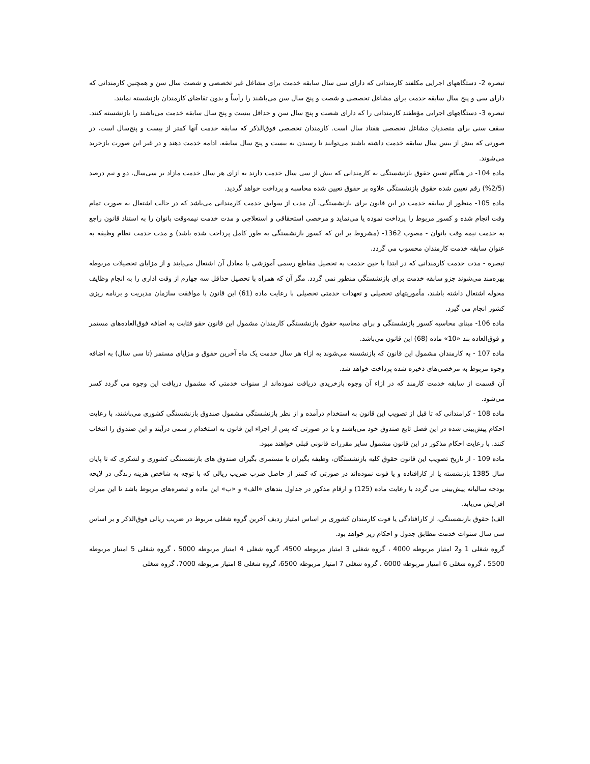تبصره 2- دستگاههای اجرایی مکلفند کارمندانی که دارای سی سال سابقه خدمت برای مشاغل غیر تخصصی و شصت سال سن و همچنین کارمندانی که دارای سی و پنج سال سابقه خدمت برای مشاغل تخصصی و شصت و پنج سال سن می‌باشند را رأساً و بدون تقاضای کارمندان بازنشسته نمایند.
تبصره 3- دستگاههای اجرایی مؤظفند کارمندانی را که دارای شصت و پنج سال سن و حداقل بیست و پنج سال سابقه خدمت می‌باشند را بازنشسته کنند. سقف سنی برای متصدیان مشاغل تخصصی هفتاد سال است. کارمندان تخصصی فوق‌الذکر که سابقه خدمت آنها کمتر از بیست و پنج‌سال است، در صورتی که بیش از بیس سال سابقه خدمت داشته باشند می‌توانند تا رسیدن به بیست و پنج سال سابقه، ادامه خدمت دهند و در غیر این صورت بازخرید می‌شوند.
ماده 104- در هنگام تعیین حقوق بازنشستگی به کارمندانی که بیش از سی سال خدمت دارند به ازای هر سال خدمت مازاد بر سی‌سال، دو و نیم درصد (2/5%) رقم تعیین شده حقوق بازنشستگی علاوه بر حقوق تعیین شده محاسبه و پرداخت خواهد گردید.
ماده 105- منظور از سابقه خدمت در این قانون برای بازنشستگی، آن مدت از سوابق خدمت کارمندانی می‌باشد که در حالت اشتغال به صورت تمام وقت انجام شده و کسور مربوط را پرداخت نموده یا می‌نماید و مرخصی استحقاقی و استعلاجی و مدت خدمت نیمه‌وقت بانوان را به استناد قانون راجع به خدمت نیمه وقت بانوان - مصوب 1362- (مشروط بر این که کسور بازنشستگی به طور کامل پرداخت شده باشد) و مدت خدمت نظام وظیفه به عنوان سابقه خدمت کارمندان محسوب می گردد.
تبصره - مدت خدمت کارمندانی که در ابتدا یا حین خدمت به تحصیل مقاطع رسمی آموزشی یا معادل آن اشتغال می‌یابند و از مزایای تحصیلات مربوطه بهره‌مند می‌شوند جزو سابقه خدمت برای بازنشستگی منظور نمی گردد. مگر آن که همراه با تحصیل حداقل سه چهارم از وقت اداری را به انجام وظایف محوله اشتغال داشته باشند، مأموریتهای تحصیلی و تعهدات خدمتی تحصیلی با رعایت ماده (61) این قانون با موافقت سازمان مدیریت و برنامه ریزی کشور انجام می گیرد.
ماده 106- مبنای محاسبه کسور بازنشستگی و برای محاسبه حقوق بازنشستگی کارمندان مشمول این قانون حقو قثابت به اضافه فوق‌العاده‌های مستمر و فوق‌العاده بند «10» ماده (68) این قانون می‌باشد.
ماده 107 - به کارمندان مشمول این قانون که بازنشسته می‌شوند به ازاء هر سال خدمت یک ماه آخرین حقوق و مزایای مستمر (تا سی سال) به اضافه وجوه مربوط به مرخصی‌های ذخیره شده پرداخت خواهد شد.
آن قسمت از سابقه خدمت کارمند که در ازاء آن وجوه بازخریدی دریافت نموده‌اند از سنوات خدمتی که مشمول دریافت این وجوه می گردد کسر می‌شود.
ماده 108 - کرامندانی که تا قبل از تصویب این قانون به استخدام درآمده و از نظر بازنشستگی مشمول صندوق بازنشستگی کشوری می‌باشند، با رعایت احکام پیش‌بینی شده در این فصل تابع صندوق خود می‌باشند و یا در صورتی که پس از اجراء این قانون به استخدام ر سمی درآیند و این صندوق را انتخاب کنند. با رعایت احکام مذکور در این قانون مشمول سایر مقررات قانونی قبلی خواهند مبود.
ماده 109 - از تاریخ تصویب این قانون حقوق کلیه بازنشستگان، وظیفه بگیران یا مستمری بگیران صندوق های بازنشستگی کشوری و لشکری که تا پایان سال 1385 بازنشسته یا از کارافتاده و یا فوت نموده‌اند در صورتی که کمتر از حاصل ضرب ضریب ریالی که با توجه به شاخص هزینه زندگی در لایحه بودجه سالیانه پیش‌بینی می گردد با رعایت ماده (125) و ارقام مذکور در جداول بندهای «الف» و «ب» این ماده و تبصره‌های مربوط باشد تا این میزان افزایش می‌یابد.
الف) حقوق بازنشستگی، از کارافتادگی یا فوت کارمندان کشوری بر اساس امتیاز ردیف آخرین گروه شغلی مربوط در ضریب ریالی فوق‌الذکر و بر اساس سی سال سنوات خدمت مطابق جدول و احکام زیر خواهد بود.
گروه شغلی 1 و2 امتیاز مربوطه 4000 ، گروه شغلی 3 امتیاز مربوطه 4500، گروه شغلی 4 امتیاز مربوطه 5000 ، گروه شغلی 5 امتیاز مربوطه 5500 ، گروه شغلی 6 امتیاز مربوطه 6000 ، گروه شغلی 7 امتیاز مربوطه 6500، گروه شغلی 8 امتیاز مربوطه 7000، گروه شغلی